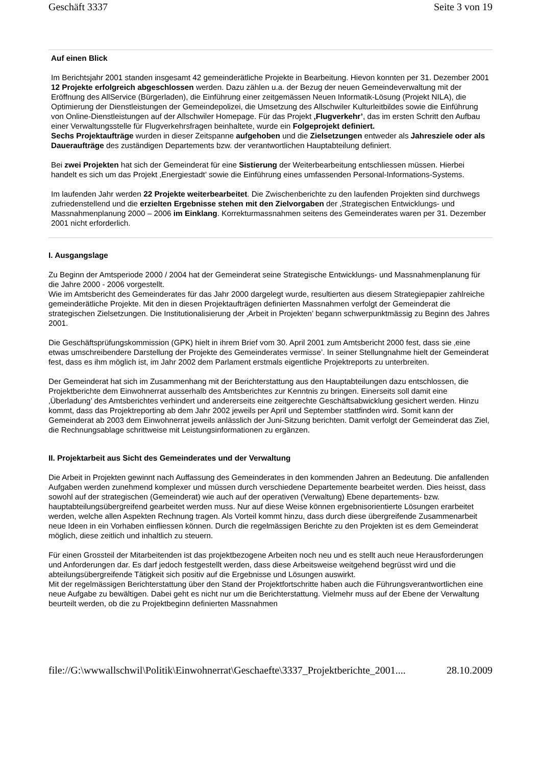Geschäft 3337 Seite 3 von 19
Auf einen Blick
Im Berichtsjahr 2001 standen insgesamt 42 gemeinderätliche Projekte in Bearbeitung. Hievon konnten per 31. Dezember 2001 12 Projekte erfolgreich abgeschlossen werden. Dazu zählen u.a. der Bezug der neuen Gemeindeverwaltung mit der Eröffnung des AllService (Bürgerladen), die Einführung einer zeitgemässen Neuen Informatik-Lösung (Projekt NILA), die Optimierung der Dienstleistungen der Gemeindepolizei, die Umsetzung des Allschwiler Kulturleitbildes sowie die Einführung von Online-Dienstleistungen auf der Allschwiler Homepage. Für das Projekt ‚Flugverkehr’, das im ersten Schritt den Aufbau einer Verwaltungsstelle für Flugverkehrsfragen beinhaltete, wurde ein Folgeprojekt definiert.
Sechs Projektaufträge wurden in dieser Zeitspanne aufgehoben und die Zielsetzungen entweder als Jahresziele oder als Daueraufträge des zuständigen Departements bzw. der verantwortlichen Hauptabteilung definiert.
Bei zwei Projekten hat sich der Gemeinderat für eine Sistierung der Weiterbearbeitung entschliessen müssen. Hierbei handelt es sich um das Projekt ‚Energiestadt’ sowie die Einführung eines umfassenden Personal-Informations-Systems.
Im laufenden Jahr werden 22 Projekte weiterbearbeitet. Die Zwischenberichte zu den laufenden Projekten sind durchwegs zufriedenstellend und die erzielten Ergebnisse stehen mit den Zielvorgaben der ‚Strategischen Entwicklungs- und Massnahmenplanung 2000 – 2006 im Einklang. Korrekturmassnahmen seitens des Gemeinderates waren per 31. Dezember 2001 nicht erforderlich.
I. Ausgangslage
Zu Beginn der Amtsperiode 2000 / 2004 hat der Gemeinderat seine Strategische Entwicklungs- und Massnahmenplanung für die Jahre 2000 - 2006 vorgestellt.
Wie im Amtsbericht des Gemeinderates für das Jahr 2000 dargelegt wurde, resultierten aus diesem Strategiepapier zahlreiche gemeinderätliche Projekte. Mit den in diesen Projektaufträgen definierten Massnahmen verfolgt der Gemeinderat die strategischen Zielsetzungen. Die Institutionalisierung der ‚Arbeit in Projekten’ begann schwerpunktmässig zu Beginn des Jahres 2001.
Die Geschäftsprüfungskommission (GPK) hielt in ihrem Brief vom 30. April 2001 zum Amtsbericht 2000 fest, dass sie ‚eine etwas umschreibendere Darstellung der Projekte des Gemeinderates vermisse’. In seiner Stellungnahme hielt der Gemeinderat fest, dass es ihm möglich ist, im Jahr 2002 dem Parlament erstmals eigentliche Projektreports zu unterbreiten.
Der Gemeinderat hat sich im Zusammenhang mit der Berichterstattung aus den Hauptabteilungen dazu entschlossen, die Projektberichte dem Einwohnerrat ausserhalb des Amtsberichtes zur Kenntnis zu bringen. Einerseits soll damit eine ‚Überladung’ des Amtsberichtes verhindert und andererseits eine zeitgerechte Geschäftsabwicklung gesichert werden. Hinzu kommt, dass das Projektreporting ab dem Jahr 2002 jeweils per April und September stattfinden wird. Somit kann der Gemeinderat ab 2003 dem Einwohnerrat jeweils anlässlich der Juni-Sitzung berichten. Damit verfolgt der Gemeinderat das Ziel, die Rechnungsablage schrittweise mit Leistungsinformationen zu ergänzen.
II. Projektarbeit aus Sicht des Gemeinderates und der Verwaltung
Die Arbeit in Projekten gewinnt nach Auffassung des Gemeinderates in den kommenden Jahren an Bedeutung. Die anfallenden Aufgaben werden zunehmend komplexer und müssen durch verschiedene Departemente bearbeitet werden. Dies heisst, dass sowohl auf der strategischen (Gemeinderat) wie auch auf der operativen (Verwaltung) Ebene departements- bzw. hauptabteilungsübergreifend gearbeitet werden muss. Nur auf diese Weise können ergebnisorientierte Lösungen erarbeitet werden, welche allen Aspekten Rechnung tragen. Als Vorteil kommt hinzu, dass durch diese übergreifende Zusammenarbeit neue Ideen in ein Vorhaben einfliessen können. Durch die regelmässigen Berichte zu den Projekten ist es dem Gemeinderat möglich, diese zeitlich und inhaltlich zu steuern.
Für einen Grossteil der Mitarbeitenden ist das projektbezogene Arbeiten noch neu und es stellt auch neue Herausforderungen und Anforderungen dar. Es darf jedoch festgestellt werden, dass diese Arbeitsweise weitgehend begrüsst wird und die abteilungsübergreifende Tätigkeit sich positiv auf die Ergebnisse und Lösungen auswirkt.
Mit der regelmässigen Berichterstattung über den Stand der Projektfortschritte haben auch die Führungsverantwortlichen eine neue Aufgabe zu bewältigen. Dabei geht es nicht nur um die Berichterstattung. Vielmehr muss auf der Ebene der Verwaltung beurteilt werden, ob die zu Projektbeginn definierten Massnahmen
file://G:\wwwallschwil\Politik\Einwohnerrat\Geschaefte\3337_Projektberichte_2001.... 28.10.2009